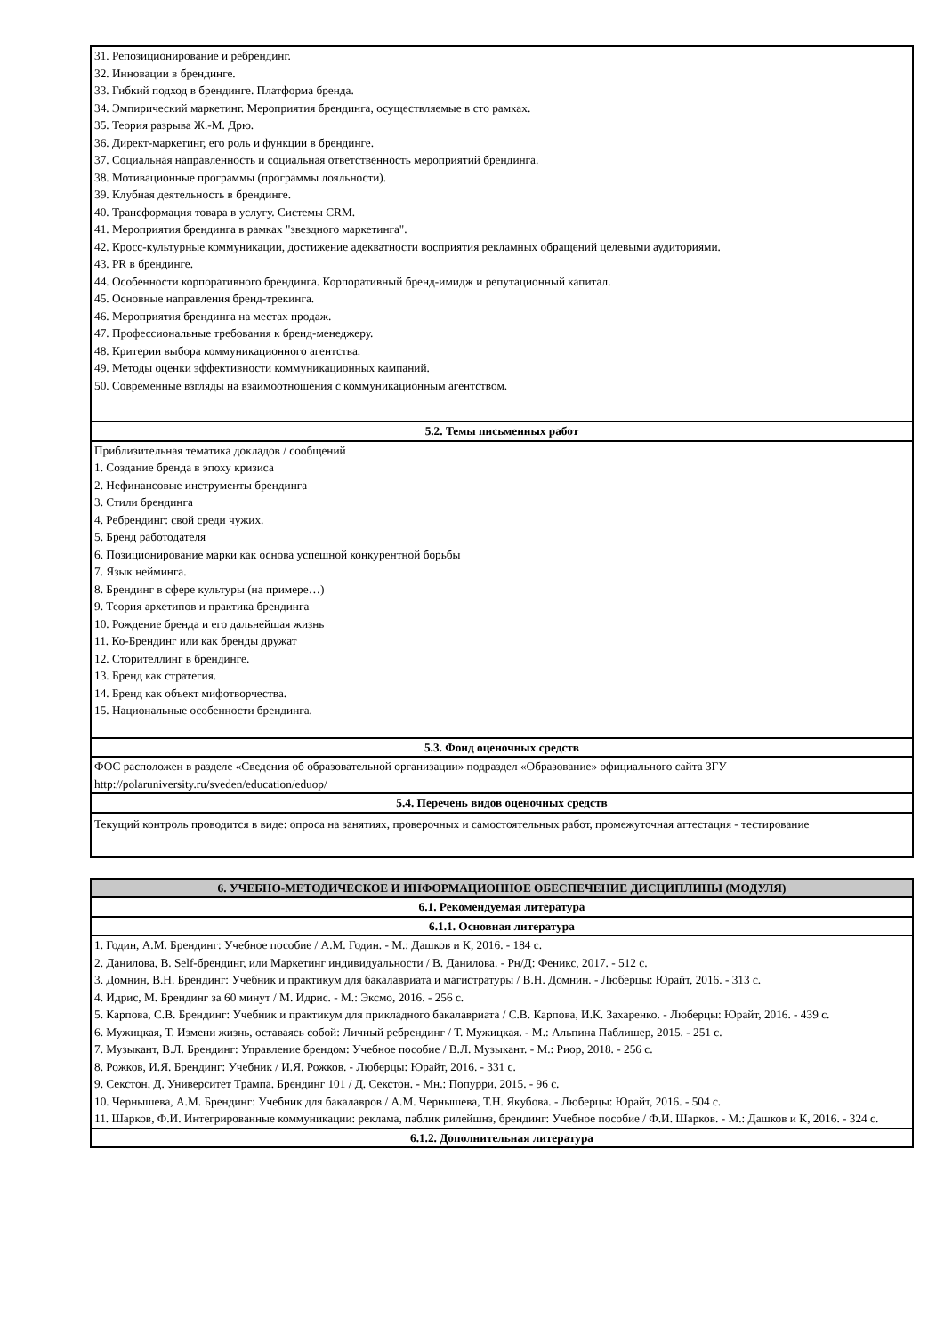| 31. Репозиционирование и ребрендинг. 32. Инновации в брендинге. 33. Гибкий подход в брендинге. Платформа бренда. 34. Эмпирический маркетинг. Мероприятия брендинга, осуществляемые в сто рамках. 35. Теория разрыва Ж.-М. Дрю. 36. Директ-маркетинг, его роль и функции в брендинге. 37. Социальная направленность и социальная ответственность мероприятий брендинга. 38. Мотивационные программы (программы лояльности). 39. Клубная деятельность в брендинге. 40. Трансформация товара в услугу. Системы CRM. 41. Мероприятия брендинга в рамках "звездного маркетинга". 42. Кросс-культурные коммуникации, достижение адекватности восприятия рекламных обращений целевыми аудиториями. 43. PR в брендинге. 44. Особенности корпоративного брендинга. Корпоративный бренд-имидж и репутационный капитал. 45. Основные направления бренд-трекинга. 46. Мероприятия брендинга на местах продаж. 47. Профессиональные требования к бренд-менеджеру. 48. Критерии выбора коммуникационного агентства. 49. Методы оценки эффективности коммуникационных кампаний. 50. Современные взгляды на взаимоотношения с коммуникационным агентством. |
| 5.2. Темы письменных работ |
| Приблизительная тематика докладов / сообщений 1. Создание бренда в эпоху кризиса 2. Нефинансовые инструменты брендинга 3. Стили брендинга 4. Ребрендинг: свой среди чужих. 5. Бренд работодателя 6. Позиционирование марки как основа успешной конкурентной борьбы 7. Язык нейминга. 8. Брендинг в сфере культуры (на примере…) 9. Теория архетипов и практика брендинга 10. Рождение бренда и его дальнейшая жизнь 11. Ко-Брендинг или как бренды дружат 12. Сторителлинг в брендинге. 13. Бренд как стратегия. 14. Бренд как объект мифотворчества. 15. Национальные особенности брендинга. |
| 5.3. Фонд оценочных средств |
| ФОС расположен в разделе «Сведения об образовательной организации» подраздел «Образование» официального сайта ЗГУ http://polaruniversity.ru/sveden/education/eduop/ |
| 5.4. Перечень видов оценочных средств |
| Текущий контроль проводится в виде: опроса на занятиях, проверочных и самостоятельных работ, промежуточная аттестация - тестирование |
| 6. УЧЕБНО-МЕТОДИЧЕСКОЕ И ИНФОРМАЦИОННОЕ ОБЕСПЕЧЕНИЕ ДИСЦИПЛИНЫ (МОДУЛЯ) |
| --- |
| 6.1. Рекомендуемая литература |
| 6.1.1. Основная литература |
| 1. Годин, А.М. Брендинг: Учебное пособие / А.М. Годин. - М.: Дашков и К, 2016. - 184 с. 2. Данилова, В. Self-брендинг, или Маркетинг индивидуальности / В. Данилова. - Рн/Д: Феникс, 2017. - 512 с. 3. Домнин, В.Н. Брендинг: Учебник и практикум для бакалавриата и магистратуры / В.Н. Домнин. - Люберцы: Юрайт, 2016. - 313 с. 4. Идрис, М. Брендинг за 60 минут / М. Идрис. - М.: Эксмо, 2016. - 256 с. 5. Карпова, С.В. Брендинг: Учебник и практикум для прикладного бакалавриата / С.В. Карпова, И.К. Захаренко. - Люберцы: Юрайт, 2016. - 439 с. 6. Мужицкая, Т. Измени жизнь, оставаясь собой: Личный ребрендинг / Т. Мужицкая. - М.: Альпина Паблишер, 2015. - 251 с. 7. Музыкант, В.Л. Брендинг: Управление брендом: Учебное пособие / В.Л. Музыкант. - М.: Риор, 2018. - 256 с. 8. Рожков, И.Я. Брендинг: Учебник / И.Я. Рожков. - Люберцы: Юрайт, 2016. - 331 с. 9. Секстон, Д. Университет Трампа. Брендинг 101 / Д. Секстон. - Мн.: Попурри, 2015. - 96 с. 10. Чернышева, А.М. Брендинг: Учебник для бакалавров / А.М. Чернышева, Т.Н. Якубова. - Люберцы: Юрайт, 2016. - 504 с. 11. Шарков, Ф.И. Интегрированные коммуникации: реклама, паблик рилейшнз, брендинг: Учебное пособие / Ф.И. Шарков. - М.: Дашков и К, 2016. - 324 с. |
| 6.1.2. Дополнительная литература |